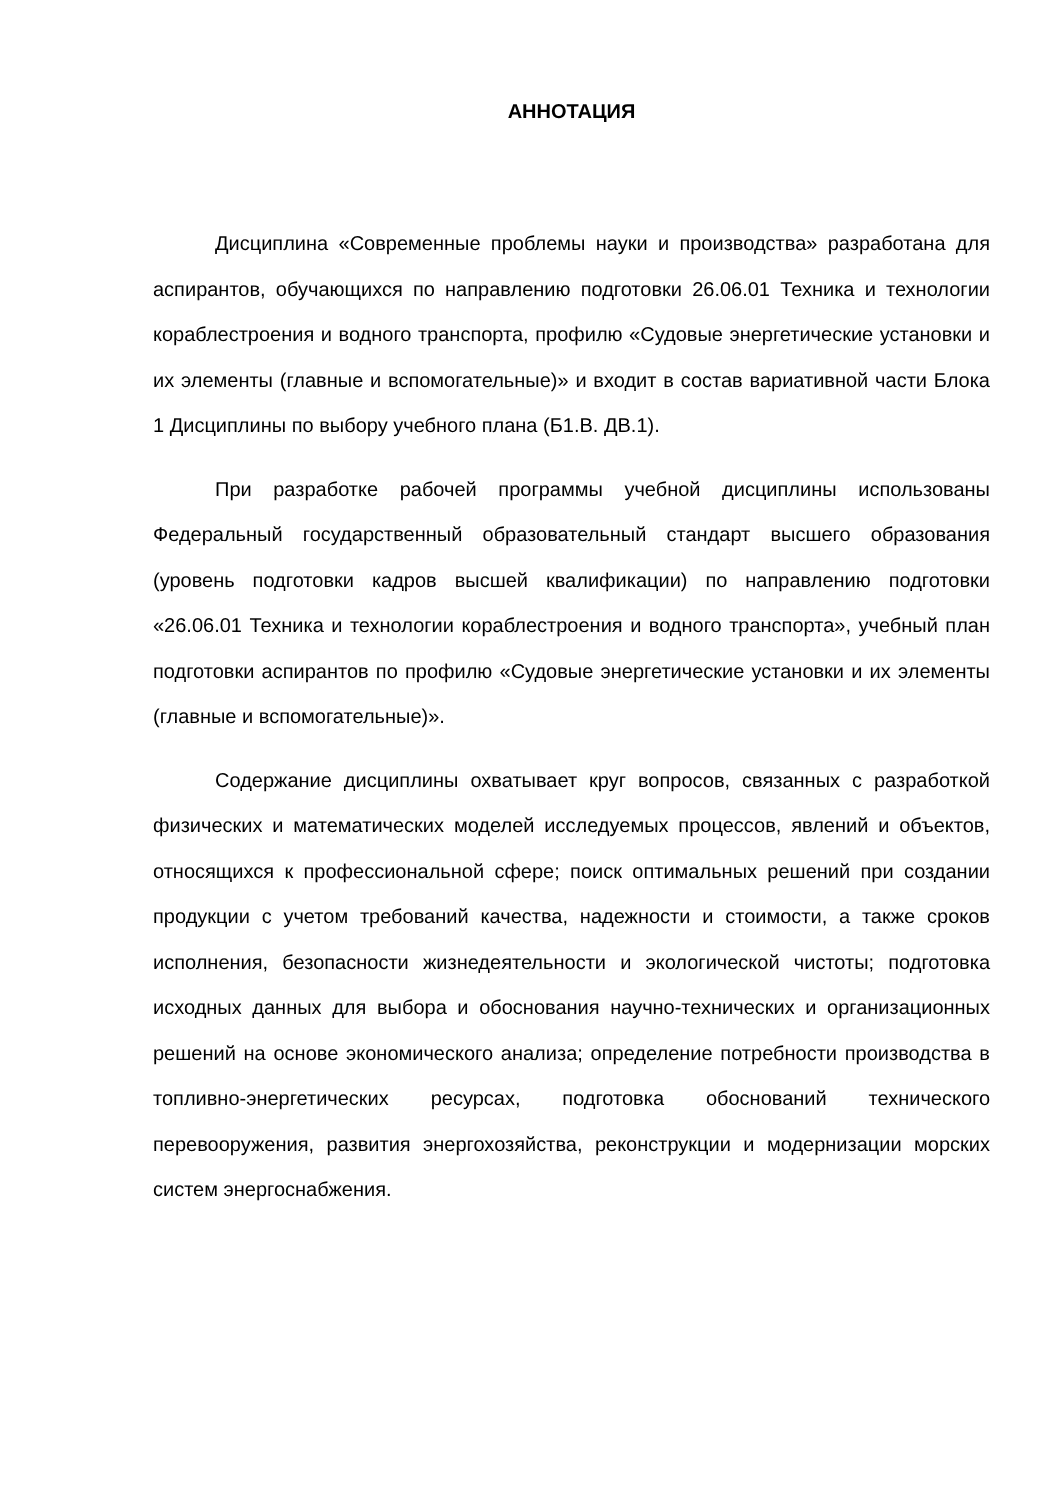АННОТАЦИЯ
Дисциплина «Современные проблемы науки и производства» разработана для аспирантов, обучающихся по направлению подготовки 26.06.01 Техника и технологии кораблестроения и водного транспорта, профилю «Судовые энергетические установки и их элементы (главные и вспомогательные)» и входит в состав вариативной части Блока 1 Дисциплины по выбору учебного плана (Б1.В. ДВ.1).
При разработке рабочей программы учебной дисциплины использованы Федеральный государственный образовательный стандарт высшего образования (уровень подготовки кадров высшей квалификации) по направлению подготовки «26.06.01 Техника и технологии кораблестроения и водного транспорта», учебный план подготовки аспирантов по профилю «Судовые энергетические установки и их элементы (главные и вспомогательные)».
Содержание дисциплины охватывает круг вопросов, связанных с разработкой физических и математических моделей исследуемых процессов, явлений и объектов, относящихся к профессиональной сфере; поиск оптимальных решений при создании продукции с учетом требований качества, надежности и стоимости, а также сроков исполнения, безопасности жизнедеятельности и экологической чистоты; подготовка исходных данных для выбора и обоснования научно-технических и организационных решений на основе экономического анализа; определение потребности производства в топливно-энергетических ресурсах, подготовка обоснований технического перевооружения, развития энергохозяйства, реконструкции и модернизации морских систем энергоснабжения.